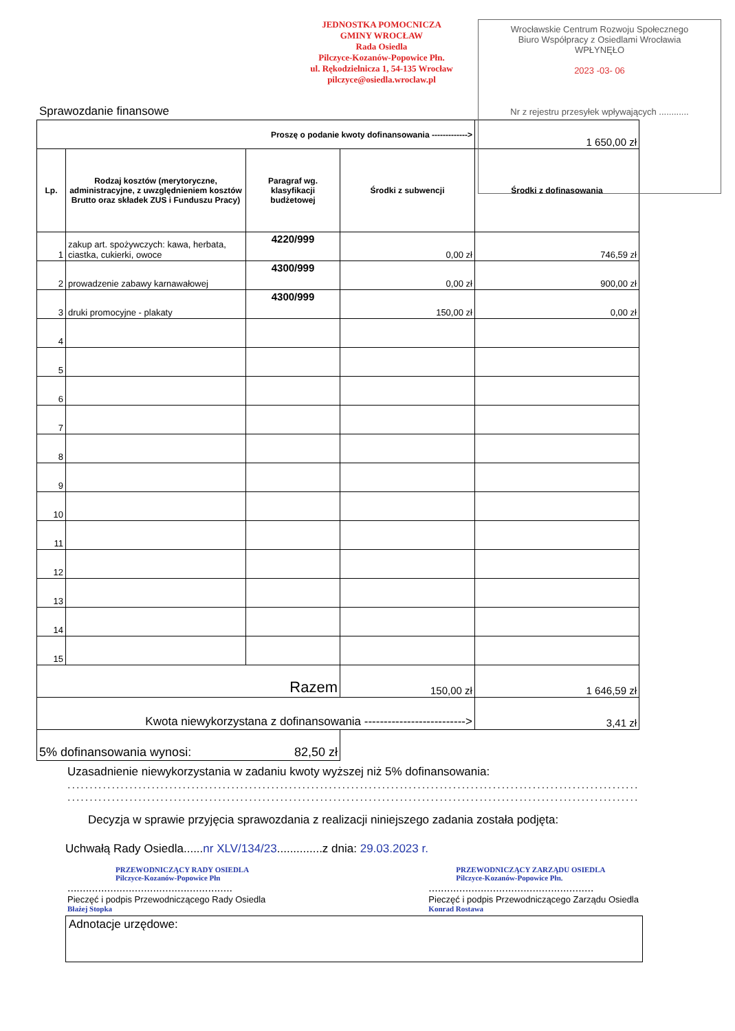JEDNOSTKA POMOCNICZA
GMINY WROCŁAW
Rada Osiedla
Pilczyce-Kozanów-Popowice Płn.
ul. Rękodzielnicza 1, 54-135 Wrocław
pilczyce@osiedla.wroclaw.pl
Wrocławskie Centrum Rozwoju Społecznego
Biuro Współpracy z Osiedlami Wrocławia
WPŁYNĘŁO
2023 -03- 06
Nr z rejestru przesyłek wpływających ............
Sprawozdanie finansowe
| Proszę o podanie kwoty dofinansowania -------------> | | | | 1 650,00 zł |
| Lp. | Rodzaj kosztów (merytoryczne, administracyjne, z uwzględnieniem kosztów Brutto oraz składek ZUS i Funduszu Pracy) | Paragraf wg. klasyfikacji budżetowej | Środki z subwencji | Środki z dofinasowania |
| 1 | zakup art. spożywczych: kawa, herbata, ciastka, cukierki, owoce | 4220/999 | 0,00 zł | 746,59 zł |
| 2 | prowadzenie zabawy karnawałowej | 4300/999 | 0,00 zł | 900,00 zł |
| 3 | druki promocyjne - plakaty | 4300/999 | 150,00 zł | 0,00 zł |
| 4 | | | | |
| 5 | | | | |
| 6 | | | | |
| 7 | | | | |
| 8 | | | | |
| 9 | | | | |
| 10 | | | | |
| 11 | | | | |
| 12 | | | | |
| 13 | | | | |
| 14 | | | | |
| 15 | | | | |
| Razem | | | 150,00 zł | 1 646,59 zł |
| Kwota niewykorzystana z dofinansowania --------------------------> | | | | 3,41 zł |
| 5% dofinansowania wynosi: 82,50 zł | | | | |
Uzasadnienie niewykorzystania w zadaniu kwoty wyższej niż 5% dofinansowania:
........................................................................................................................................
........................................................................................................................................
Decyzja w sprawie przyjęcia sprawozdania z realizacji niniejszego zadania została podjęta:
Uchwałą Rady Osiedla......nr XLV/134/23..............z dnia: 29.03.2023 r.
PRZEWODNICZĄCY RADY OSIEDLA
Pilczyce-Kozanów-Popowice Płn
......................................................
Pieczęć i podpis Przewodniczącego Rady Osiedla
Błażej Stopka
PRZEWODNICZĄCY ZARZĄDU OSIEDLA
Pilczyce-Kozanów-Popowice Płn.
......................................................
Pieczęć i podpis Przewodniczącego Zarządu Osiedla
Konrad Rostawa
Adnotacje urzędowe: